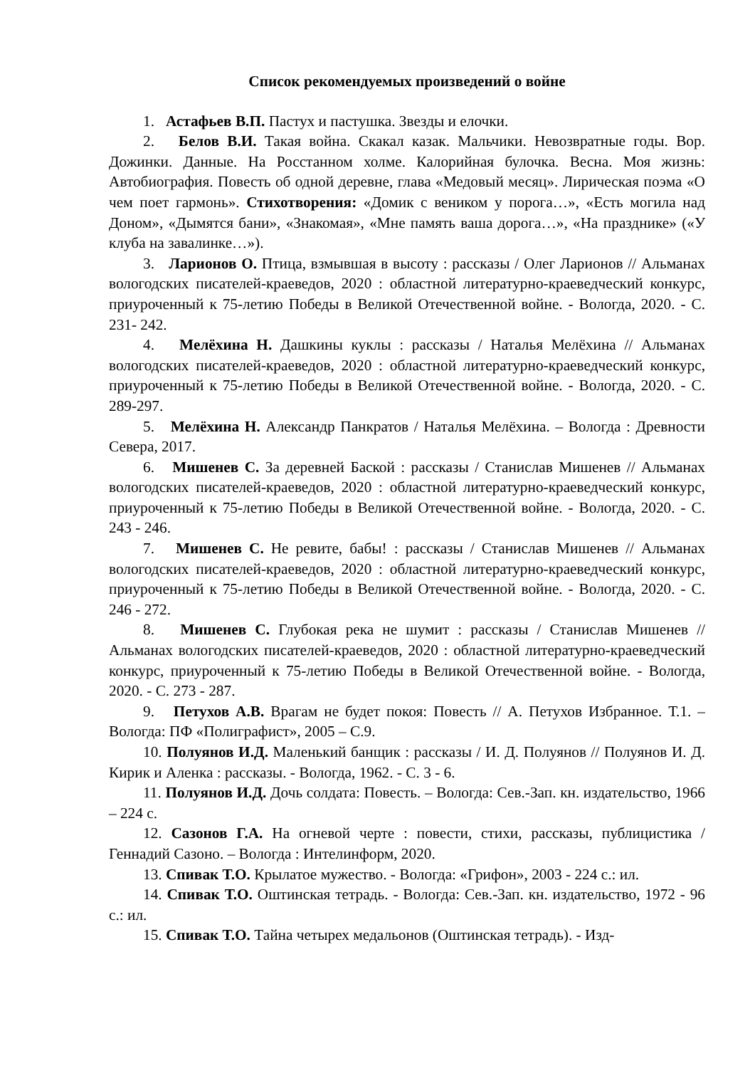Список рекомендуемых произведений о войне
1. Астафьев В.П. Пастух и пастушка. Звезды и елочки.
2. Белов В.И. Такая война. Скакал казак. Мальчики. Невозвратные годы. Вор. Дожинки. Данные. На Росстанном холме. Калорийная булочка. Весна. Моя жизнь: Автобиография. Повесть об одной деревне, глава «Медовый месяц». Лирическая поэма «О чем поет гармонь». Стихотворения: «Домик с веником у порога…», «Есть могила над Доном», «Дымятся бани», «Знакомая», «Мне память ваша дорога…», «На празднике» («У клуба на завалинке…»).
3. Ларионов О. Птица, взмывшая в высоту : рассказы / Олег Ларионов // Альманах вологодских писателей-краеведов, 2020 : областной литературно-краеведческий конкурс, приуроченный к 75-летию Победы в Великой Отечественной войне. - Вологда, 2020. - С. 231- 242.
4. Мелёхина Н. Дашкины куклы : рассказы / Наталья Мелёхина // Альманах вологодских писателей-краеведов, 2020 : областной литературно-краеведческий конкурс, приуроченный к 75-летию Победы в Великой Отечественной войне. - Вологда, 2020. - С. 289-297.
5. Мелёхина Н. Александр Панкратов / Наталья Мелёхина. – Вологда : Древности Севера, 2017.
6. Мишенев С. За деревней Баской : рассказы / Станислав Мишенев // Альманах вологодских писателей-краеведов, 2020 : областной литературно-краеведческий конкурс, приуроченный к 75-летию Победы в Великой Отечественной войне. - Вологда, 2020. - С. 243 - 246.
7. Мишенев С. Не ревите, бабы! : рассказы / Станислав Мишенев // Альманах вологодских писателей-краеведов, 2020 : областной литературно-краеведческий конкурс, приуроченный к 75-летию Победы в Великой Отечественной войне. - Вологда, 2020. - С. 246 - 272.
8. Мишенев С. Глубокая река не шумит : рассказы / Станислав Мишенев // Альманах вологодских писателей-краеведов, 2020 : областной литературно-краеведческий конкурс, приуроченный к 75-летию Победы в Великой Отечественной войне. - Вологда, 2020. - С. 273 - 287.
9. Петухов А.В. Врагам не будет покоя: Повесть // А. Петухов Избранное. Т.1. – Вологда: ПФ «Полиграфист», 2005 – С.9.
10. Полуянов И.Д. Маленький банщик : рассказы / И. Д. Полуянов // Полуянов И. Д. Кирик и Аленка : рассказы. - Вологда, 1962. - С. 3 - 6.
11. Полуянов И.Д. Дочь солдата: Повесть. – Вологда: Сев.-Зап. кн. издательство, 1966 – 224 с.
12. Сазонов Г.А. На огневой черте : повести, стихи, рассказы, публицистика / Геннадий Сазоно. – Вологда : Интелинформ, 2020.
13. Спивак Т.О. Крылатое мужество. - Вологда: «Грифон», 2003 - 224 с.: ил.
14. Спивак Т.О. Оштинская тетрадь. - Вологда: Сев.-Зап. кн. издательство, 1972 - 96 с.: ил.
15. Спивак Т.О. Тайна четырех медальонов (Оштинская тетрадь). - Изд-